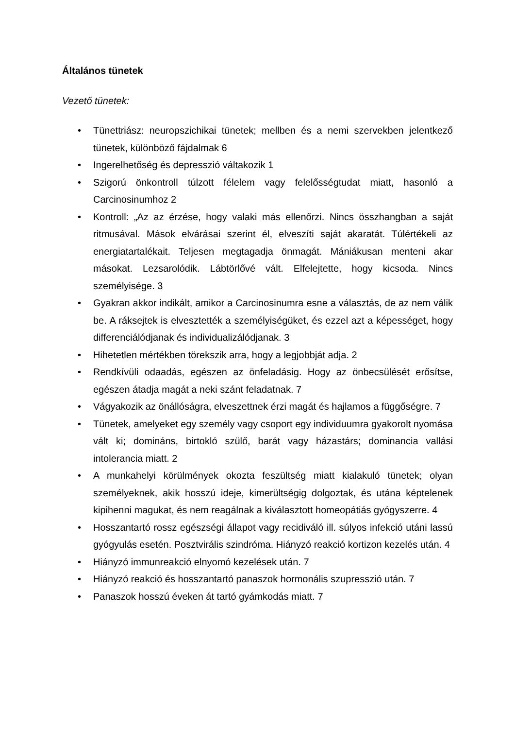Általános tünetek
Vezető tünetek:
• Tünettriász: neuropszichikai tünetek; mellben és a nemi szervekben jelentkező tünetek, különböző fájdalmak 6
• Ingerelhetőség és depresszió váltakozik 1
• Szigorú önkontroll túlzott félelem vagy felelősségtudat miatt, hasonló a Carcinosinumhoz 2
• Kontroll: „Az az érzése, hogy valaki más ellenőrzi. Nincs összhangban a saját ritmusával. Mások elvárásai szerint él, elveszíti saját akaratát. Túlértékeli az energiatartalékait. Teljesen megtagadja önmagát. Mániákusan menteni akar másokat. Lezsarolódik. Lábtörlővé vált. Elfelejtette, hogy kicsoda. Nincs személyisége. 3
• Gyakran akkor indikált, amikor a Carcinosinumra esne a választás, de az nem válik be. A ráksejtek is elvesztették a személyiségüket, és ezzel azt a képességet, hogy differenciálódjanak és individualizálódjanak. 3
• Hihetetlen mértékben törekszik arra, hogy a legjobbját adja. 2
• Rendkívüli odaadás, egészen az önfeladásig. Hogy az önbecsülését erősítse, egészen átadja magát a neki szánt feladatnak. 7
• Vágyakozik az önállóságra, elveszettnek érzi magát és hajlamos a függőségre. 7
• Tünetek, amelyeket egy személy vagy csoport egy individuumra gyakorolt nyomása vált ki; domináns, birtokló szülő, barát vagy házastárs; dominancia vallási intolerancia miatt. 2
• A munkahelyi körülmények okozta feszültség miatt kialakuló tünetek; olyan személyeknek, akik hosszú ideje, kimerültségig dolgoztak, és utána képtelenek kipihenni magukat, és nem reagálnak a kiválasztott homeopátiás gyógyszerre. 4
• Hosszantartó rossz egészségi állapot vagy recidiváló ill. súlyos infekció utáni lassú gyógyulás esetén. Posztvirális szindróma. Hiányzó reakció kortizon kezelés után. 4
• Hiányzó immunreakció elnyomó kezelések után. 7
• Hiányzó reakció és hosszantartó panaszok hormonális szupresszió után. 7
• Panaszok hosszú éveken át tartó gyámkodás miatt. 7